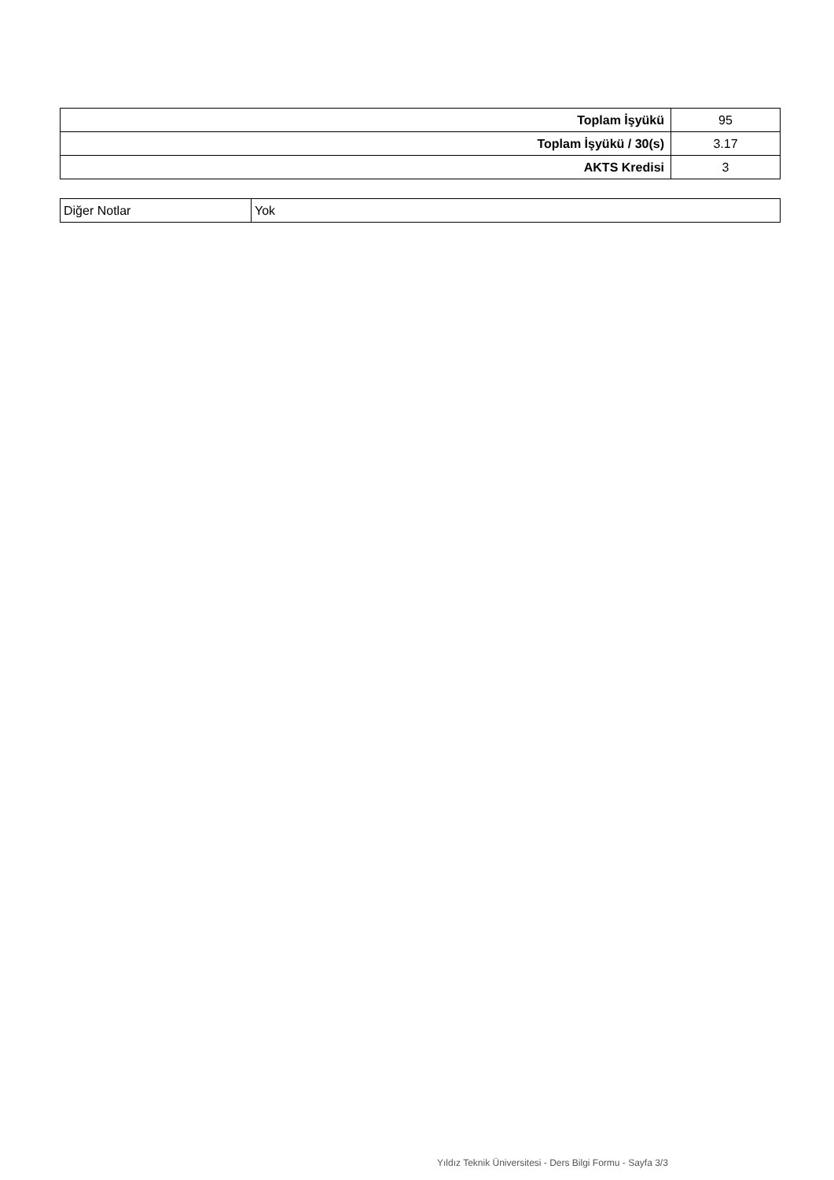| Toplam İşyükü | 95 |
| Toplam İşyükü / 30(s) | 3.17 |
| AKTS Kredisi | 3 |
| Diğer Notlar | Yok |
Yıldız Teknik Üniversitesi - Ders Bilgi Formu - Sayfa 3/3